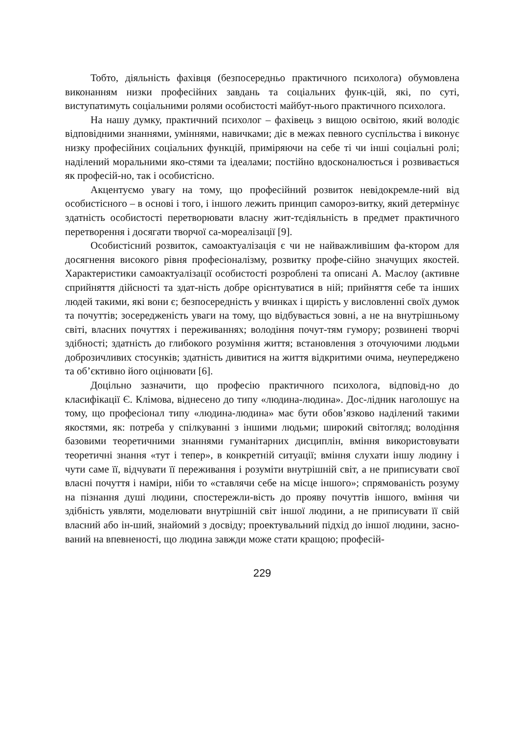Тобто, діяльність фахівця (безпосередньо практичного психолога) обумовлена виконанням низки професійних завдань та соціальних функ-цій, які, по суті, виступатимуть соціальними ролями особистості майбут-нього практичного психолога.
На нашу думку, практичний психолог – фахівець з вищою освітою, який володіє відповідними знаннями, уміннями, навичками; діє в межах певного суспільства і виконує низку професійних соціальних функцій, приміряючи на себе ті чи інші соціальні ролі; наділений моральними яко-стями та ідеалами; постійно вдосконалюється і розвивається як професій-но, так і особистісно.
Акцентуємо увагу на тому, що професійний розвиток невідокремле-ний від особистісного – в основі і того, і іншого лежить принцип самороз-витку, який детермінує здатність особистості перетворювати власну жит-тєдіяльність в предмет практичного перетворення і досягати творчої са-мореалізації [9].
Особистісний розвиток, самоактуалізація є чи не найважливішим фа-ктором для досягнення високого рівня професіоналізму, розвитку профе-сійно значущих якостей. Характеристики самоактуалізації особистості розроблені та описані А. Маслоу (активне сприйняття дійсності та здат-ність добре орієнтуватися в ній; прийняття себе та інших людей такими, які вони є; безпосередність у вчинках і щирість у висловленні своїх думок та почуттів; зосередженість уваги на тому, що відбувається зовні, а не на внутрішньому світі, власних почуттях і переживаннях; володіння почут-тям гумору; розвинені творчі здібності; здатність до глибокого розуміння життя; встановлення з оточуючими людьми доброзичливих стосунків; здатність дивитися на життя відкритими очима, неупереджено та об’єктивно його оцінювати [6].
Доцільно зазначити, що професію практичного психолога, відповід-но до класифікації Є. Клімова, віднесено до типу «людина-людина». Дос-лідник наголошує на тому, що професіонал типу «людина-людина» має бути обов’язково наділений такими якостями, як: потреба у спілкуванні з іншими людьми; широкий світогляд; володіння базовими теоретичними знаннями гуманітарних дисциплін, вміння використовувати теоретичні знання «тут і тепер», в конкретній ситуації; вміння слухати іншу людину і чути саме її, відчувати її переживання і розуміти внутрішній світ, а не приписувати свої власні почуття і наміри, ніби то «ставлячи себе на місце іншого»; спрямованість розуму на пізнання душі людини, спостережли-вість до прояву почуттів іншого, вміння чи здібність уявляти, моделювати внутрішній світ іншої людини, а не приписувати її свій власний або ін-ший, знайомий з досвіду; проектувальний підхід до іншої людини, засно-ваний на впевненості, що людина завжди може стати кращою; професій-
229